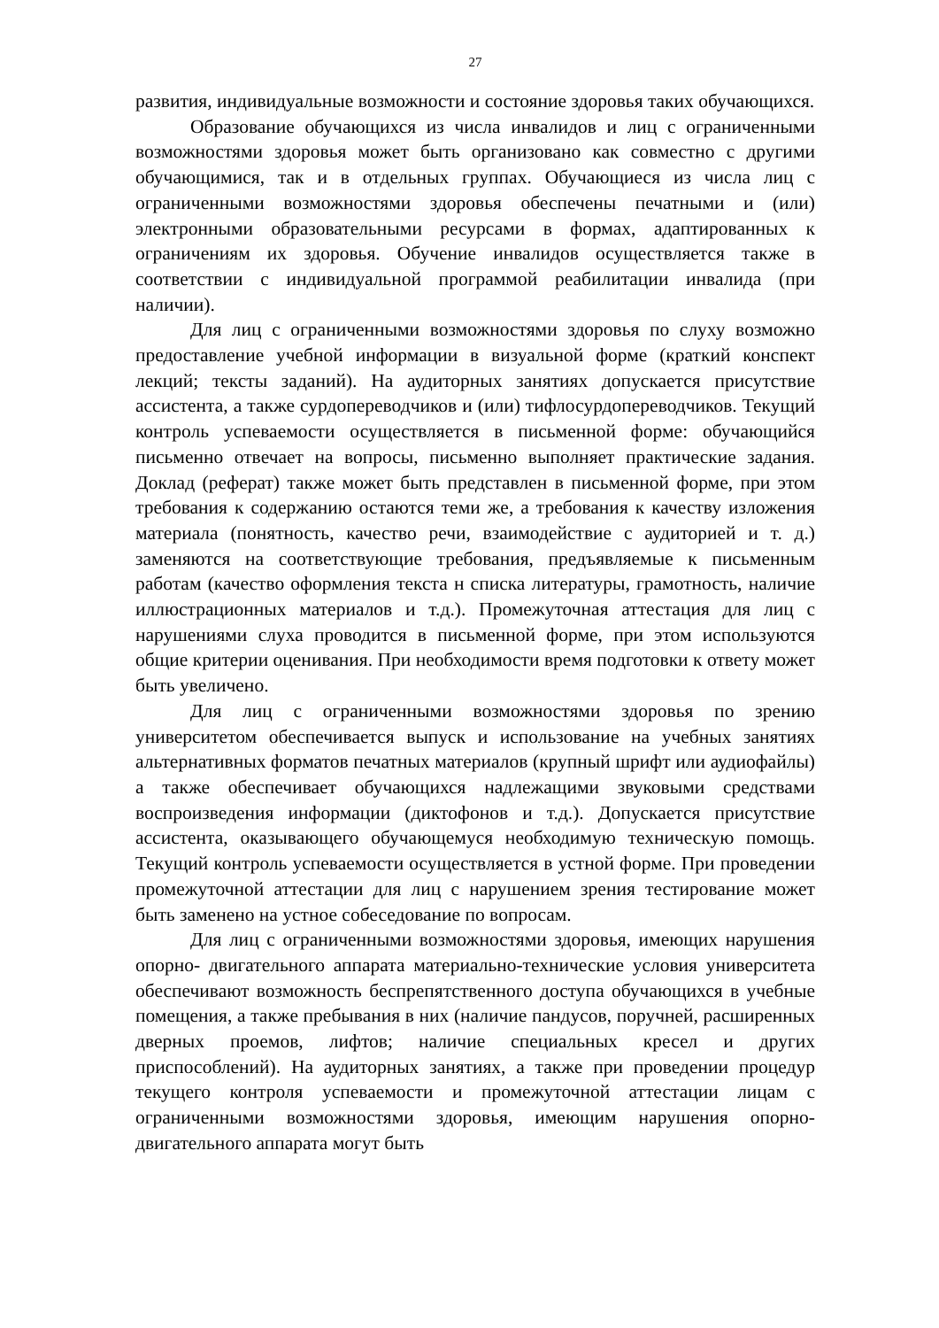27
развития, индивидуальные возможности и состояние здоровья таких обучающихся.
Образование обучающихся из числа инвалидов и лиц с ограниченными возможностями здоровья может быть организовано как совместно с другими обучающимися, так и в отдельных группах. Обучающиеся из числа лиц с ограниченными возможностями здоровья обеспечены печатными и (или) электронными образовательными ресурсами в формах, адаптированных к ограничениям их здоровья. Обучение инвалидов осуществляется также в соответствии с индивидуальной программой реабилитации инвалида (при наличии).
Для лиц с ограниченными возможностями здоровья по слуху возможно предоставление учебной информации в визуальной форме (краткий конспект лекций; тексты заданий). На аудиторных занятиях допускается присутствие ассистента, а также сурдопереводчиков и (или) тифлосурдопереводчиков. Текущий контроль успеваемости осуществляется в письменной форме: обучающийся письменно отвечает на вопросы, письменно выполняет практические задания. Доклад (реферат) также может быть представлен в письменной форме, при этом требования к содержанию остаются теми же, а требования к качеству изложения материала (понятность, качество речи, взаимодействие с аудиторией и т. д.) заменяются на соответствующие требования, предъявляемые к письменным работам (качество оформления текста н списка литературы, грамотность, наличие иллюстрационных материалов и т.д.). Промежуточная аттестация для лиц с нарушениями слуха проводится в письменной форме, при этом используются общие критерии оценивания. При необходимости время подготовки к ответу может быть увеличено.
Для лиц с ограниченными возможностями здоровья по зрению университетом обеспечивается выпуск и использование на учебных занятиях альтернативных форматов печатных материалов (крупный шрифт или аудиофайлы) а также обеспечивает обучающихся надлежащими звуковыми средствами воспроизведения информации (диктофонов и т.д.). Допускается присутствие ассистента, оказывающего обучающемуся необходимую техническую помощь. Текущий контроль успеваемости осуществляется в устной форме. При проведении промежуточной аттестации для лиц с нарушением зрения тестирование может быть заменено на устное собеседование по вопросам.
Для лиц с ограниченными возможностями здоровья, имеющих нарушения опорно- двигательного аппарата материально-технические условия университета обеспечивают возможность беспрепятственного доступа обучающихся в учебные помещения, а также пребывания в них (наличие пандусов, поручней, расширенных дверных проемов, лифтов; наличие специальных кресел и других приспособлений). На аудиторных занятиях, а также при проведении процедур текущего контроля успеваемости и промежуточной аттестации лицам с ограниченными возможностями здоровья, имеющим нарушения опорно-двигательного аппарата могут быть